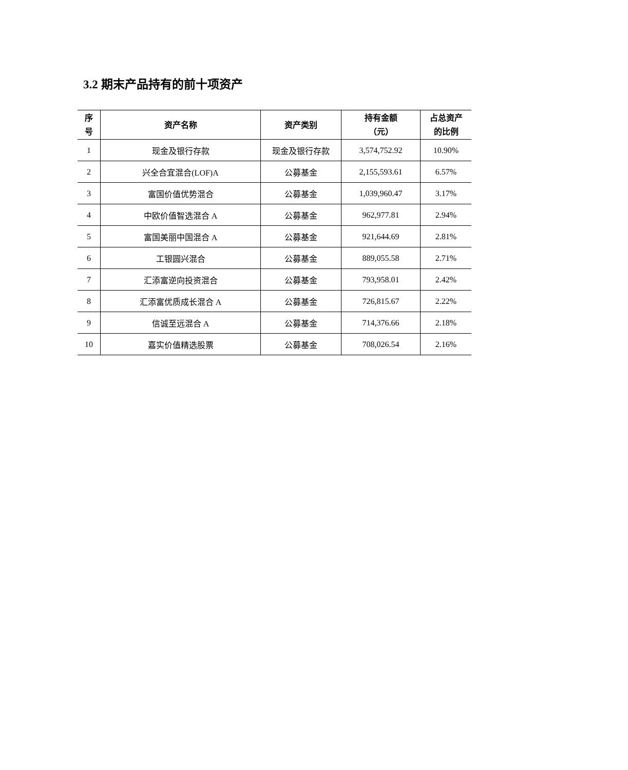3.2 期末产品持有的前十项资产
| 序 号 | 资产名称 | 资产类别 | 持有金额 （元） | 占总资产 的比例 |
| --- | --- | --- | --- | --- |
| 1 | 现金及银行存款 | 现金及银行存款 | 3,574,752.92 | 10.90% |
| 2 | 兴全合宜混合(LOF)A | 公募基金 | 2,155,593.61 | 6.57% |
| 3 | 富国价值优势混合 | 公募基金 | 1,039,960.47 | 3.17% |
| 4 | 中欧价值智选混合 A | 公募基金 | 962,977.81 | 2.94% |
| 5 | 富国美丽中国混合 A | 公募基金 | 921,644.69 | 2.81% |
| 6 | 工银圆兴混合 | 公募基金 | 889,055.58 | 2.71% |
| 7 | 汇添富逆向投资混合 | 公募基金 | 793,958.01 | 2.42% |
| 8 | 汇添富优质成长混合 A | 公募基金 | 726,815.67 | 2.22% |
| 9 | 信诚至远混合 A | 公募基金 | 714,376.66 | 2.18% |
| 10 | 嘉实价值精选股票 | 公募基金 | 708,026.54 | 2.16% |